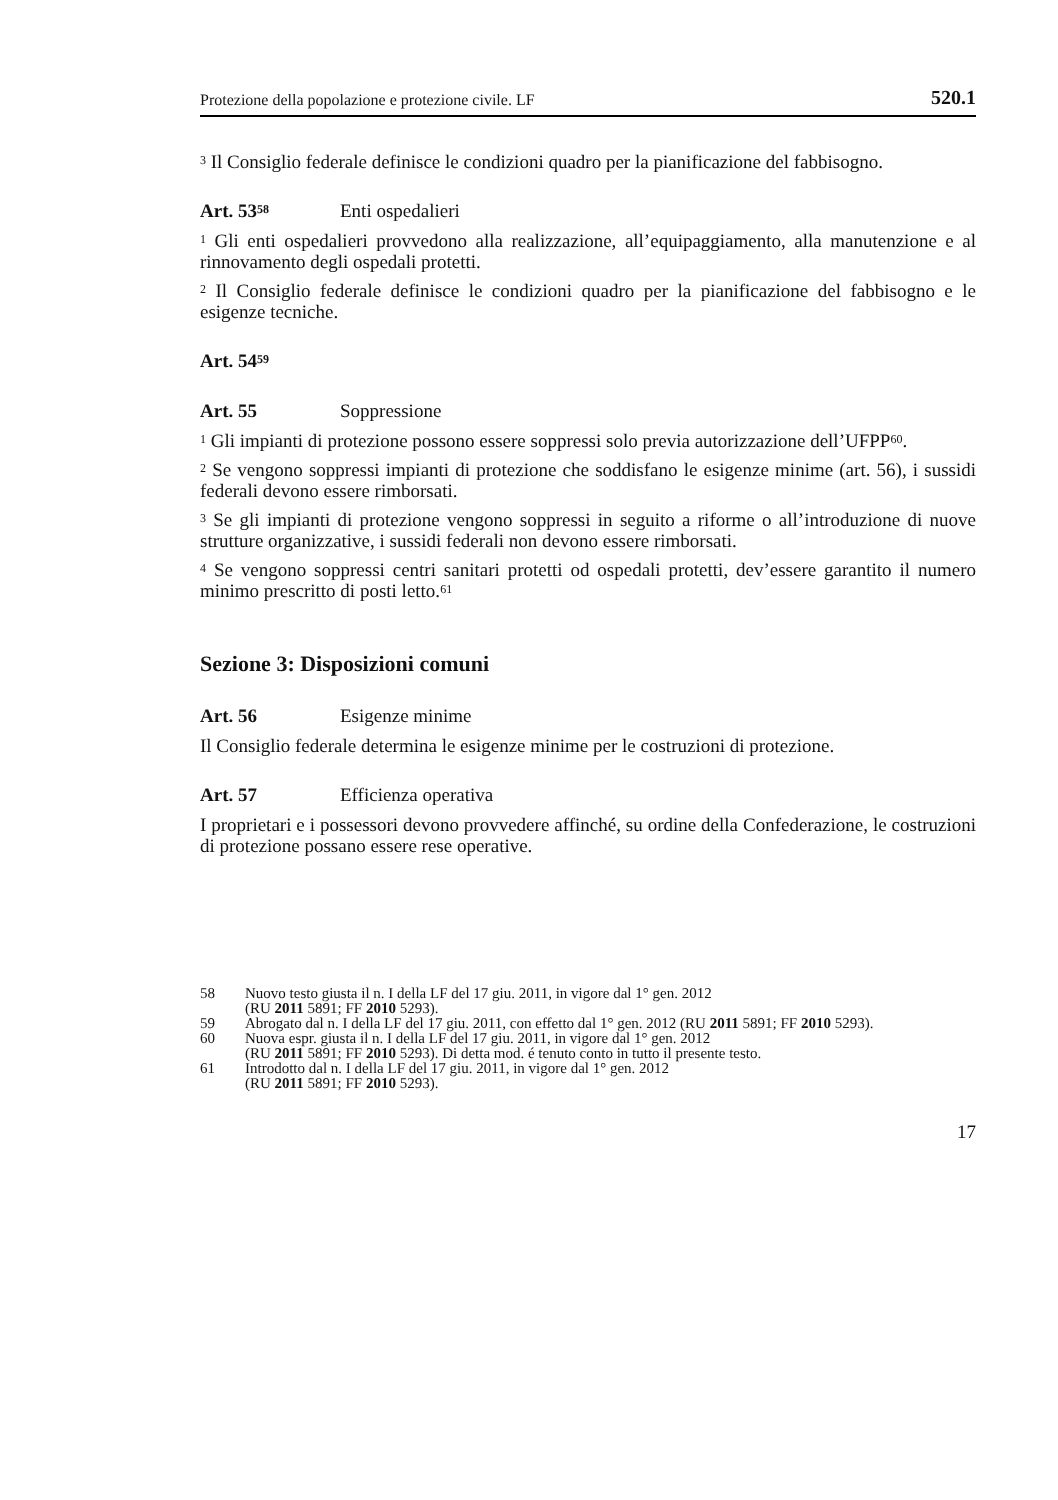Protezione della popolazione e protezione civile. LF 520.1
<sup>3</sup> Il Consiglio federale definisce le condizioni quadro per la pianificazione del fabbisogno.
Art. 53<sup>58</sup> Enti ospedalieri
<sup>1</sup> Gli enti ospedalieri provvedono alla realizzazione, all’equipaggiamento, alla manutenzione e al rinnovamento degli ospedali protetti.
<sup>2</sup> Il Consiglio federale definisce le condizioni quadro per la pianificazione del fabbisogno e le esigenze tecniche.
Art. 54<sup>59</sup>
Art. 55 Soppressione
<sup>1</sup> Gli impianti di protezione possono essere soppressi solo previa autorizzazione dell’UFPP<sup>60</sup>.
<sup>2</sup> Se vengono soppressi impianti di protezione che soddisfano le esigenze minime (art. 56), i sussidi federali devono essere rimborsati.
<sup>3</sup> Se gli impianti di protezione vengono soppressi in seguito a riforme o all’introduzione di nuove strutture organizzative, i sussidi federali non devono essere rimborsati.
<sup>4</sup> Se vengono soppressi centri sanitari protetti od ospedali protetti, dev’essere garantito il numero minimo prescritto di posti letto.<sup>61</sup>
Sezione 3: Disposizioni comuni
Art. 56 Esigenze minime
Il Consiglio federale determina le esigenze minime per le costruzioni di protezione.
Art. 57 Efficienza operativa
I proprietari e i possessori devono provvedere affinché, su ordine della Confederazione, le costruzioni di protezione possano essere rese operative.
58 Nuovo testo giusta il n. I della LF del 17 giu. 2011, in vigore dal 1° gen. 2012
(RU 2011 5891; FF 2010 5293).
59 Abrogato dal n. I della LF del 17 giu. 2011, con effetto dal 1° gen. 2012 (RU 2011 5891; FF 2010 5293).
60 Nuova espr. giusta il n. I della LF del 17 giu. 2011, in vigore dal 1° gen. 2012
(RU 2011 5891; FF 2010 5293). Di detta mod. é tenuto conto in tutto il presente testo.
61 Introdotto dal n. I della LF del 17 giu. 2011, in vigore dal 1° gen. 2012
(RU 2011 5891; FF 2010 5293).
17